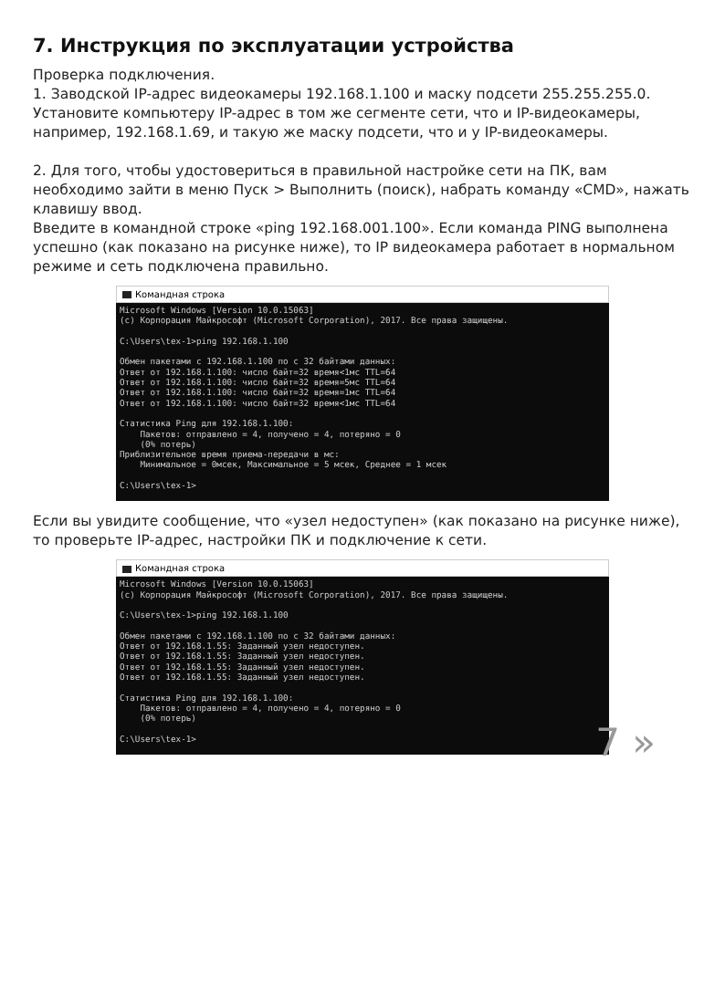7. Инструкция по эксплуатации устройства
Проверка подключения.
1. Заводской IP-адрес видеокамеры 192.168.1.100 и маску подсети 255.255.255.0. Установите компьютеру IP-адрес в том же сегменте сети, что и IP-видеокамеры, например, 192.168.1.69, и такую же маску подсети, что и у IP-видеокамеры.
2. Для того, чтобы удостовериться в правильной настройке сети на ПК, вам необходимо зайти в меню Пуск > Выполнить (поиск), набрать команду «CMD», нажать клавишу ввод.
Введите в командной строке «ping 192.168.001.100». Если команда PING выполнена успешно (как показано на рисунке ниже), то IP видеокамера работает в нормальном режиме и сеть подключена правильно.
Командная строка
Microsoft Windows [Version 10.0.15063]
(c) Корпорация Майкрософт (Microsoft Corporation), 2017. Все права защищены.

C:\Users\tex-1>ping 192.168.1.100

Обмен пакетами с 192.168.1.100 по с 32 байтами данных:
Ответ от 192.168.1.100: число байт=32 время<1мс TTL=64
Ответ от 192.168.1.100: число байт=32 время=5мс TTL=64
Ответ от 192.168.1.100: число байт=32 время=1мс TTL=64
Ответ от 192.168.1.100: число байт=32 время<1мс TTL=64

Статистика Ping для 192.168.1.100:
    Пакетов: отправлено = 4, получено = 4, потеряно = 0
    (0% потерь)
Приблизительное время приема-передачи в мс:
    Минимальное = 0мсек, Максимальное = 5 мсек, Среднее = 1 мсек

C:\Users\tex-1>
Если вы увидите сообщение, что «узел недоступен» (как показано на рисунке ниже), то проверьте IP-адрес, настройки ПК и подключение к сети.
Командная строка
Microsoft Windows [Version 10.0.15063]
(c) Корпорация Майкрософт (Microsoft Corporation), 2017. Все права защищены.

C:\Users\tex-1>ping 192.168.1.100

Обмен пакетами с 192.168.1.100 по с 32 байтами данных:
Ответ от 192.168.1.55: Заданный узел недоступен.
Ответ от 192.168.1.55: Заданный узел недоступен.
Ответ от 192.168.1.55: Заданный узел недоступен.
Ответ от 192.168.1.55: Заданный узел недоступен.

Статистика Ping для 192.168.1.100:
    Пакетов: отправлено = 4, получено = 4, потеряно = 0
    (0% потерь)

C:\Users\tex-1>
7 »